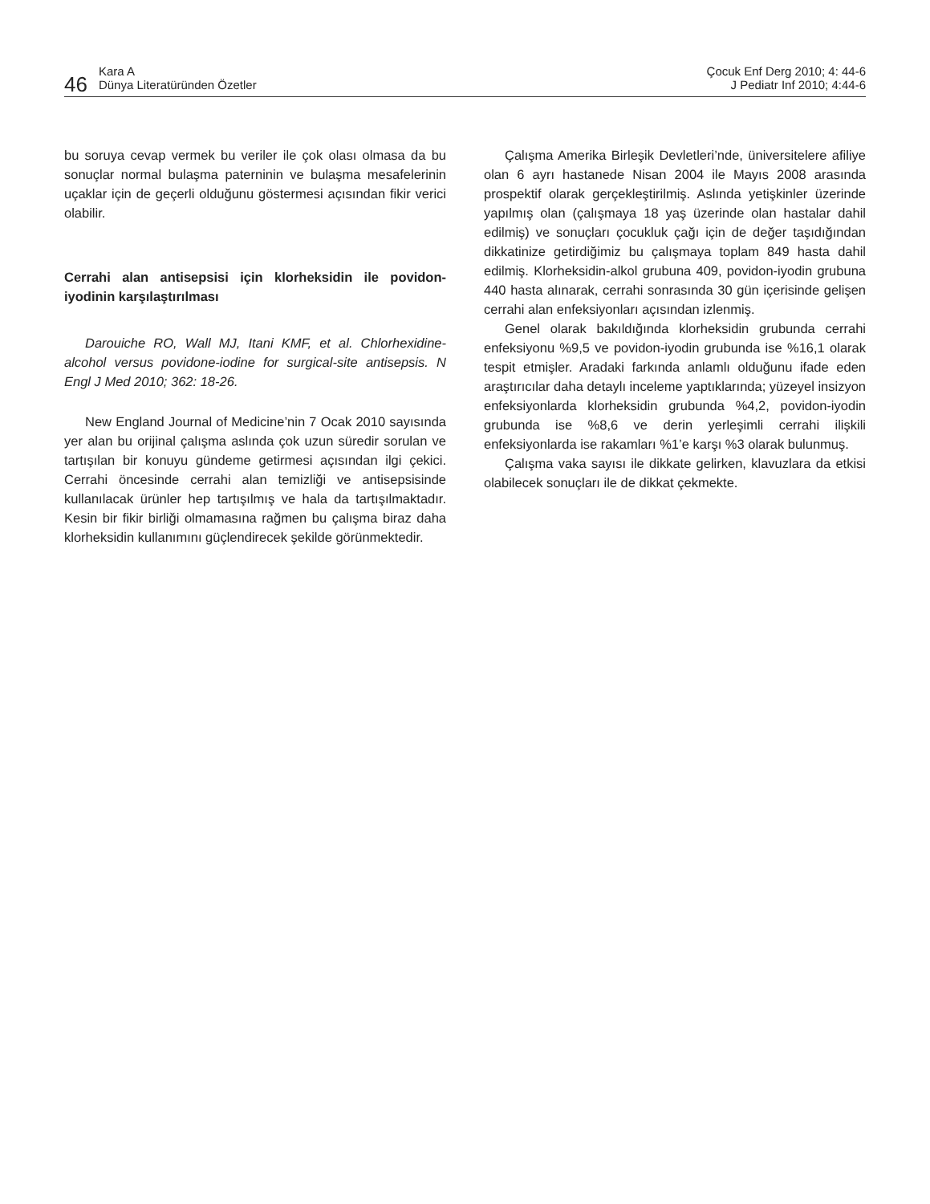46 Kara A
Dünya Literatüründen Özetler
Çocuk Enf Derg 2010; 4: 44-6
J Pediatr Inf 2010; 4:44-6
bu soruya cevap vermek bu veriler ile çok olası olmasa da bu sonuçlar normal bulaşma paterninin ve bulaşma mesafelerinin uçaklar için de geçerli olduğunu göstermesi açısından fikir verici olabilir.
Cerrahi alan antisepsisi için klorheksidin ile povidon-iyodinin karşılaştırılması
Darouiche RO, Wall MJ, Itani KMF, et al. Chlorhexidine-alcohol versus povidone-iodine for surgical-site antisepsis. N Engl J Med 2010; 362: 18-26.
New England Journal of Medicine’nin 7 Ocak 2010 sayısında yer alan bu orijinal çalışma aslında çok uzun süredir sorulan ve tartışılan bir konuyu gündeme getirmesi açısından ilgi çekici. Cerrahi öncesinde cerrahi alan temizliği ve antisepsisinde kullanılacak ürünler hep tartışılmış ve hala da tartışılmaktadır. Kesin bir fikir birliği olmamasına rağmen bu çalışma biraz daha klorheksidin kullanımını güçlendirecek şekilde görünmektedir.
Çalışma Amerika Birleşik Devletleri’nde, üniversitelere afiliye olan 6 ayrı hastanede Nisan 2004 ile Mayıs 2008 arasında prospektif olarak gerçekleştirilmiş. Aslında yetişkinler üzerinde yapılmış olan (çalışmaya 18 yaş üzerinde olan hastalar dahil edilmiş) ve sonuçları çocukluk çağı için de değer taşıdığından dikkatinize getirdiğimiz bu çalışmaya toplam 849 hasta dahil edilmiş. Klorheksidin-alkol grubuna 409, povidon-iyodin grubuna 440 hasta alınarak, cerrahi sonrasında 30 gün içerisinde gelişen cerrahi alan enfeksiyonları açısından izlenmiş.
Genel olarak bakıldığında klorheksidin grubunda cerrahi enfeksiyonu %9,5 ve povidon-iyodin grubunda ise %16,1 olarak tespit etmişler. Aradaki farkında anlamlı olduğunu ifade eden araştırıcılar daha detaylı inceleme yaptıklarında; yüzeyel insizyon enfeksiyonlarda klorheksidin grubunda %4,2, povidon-iyodin grubunda ise %8,6 ve derin yerleşimli cerrahi ilişkili enfeksiyonlarda ise rakamları %1’e karşı %3 olarak bulunmuş.
Çalışma vaka sayısı ile dikkate gelirken, klavuzlara da etkisi olabilecek sonuçları ile de dikkat çekmekte.